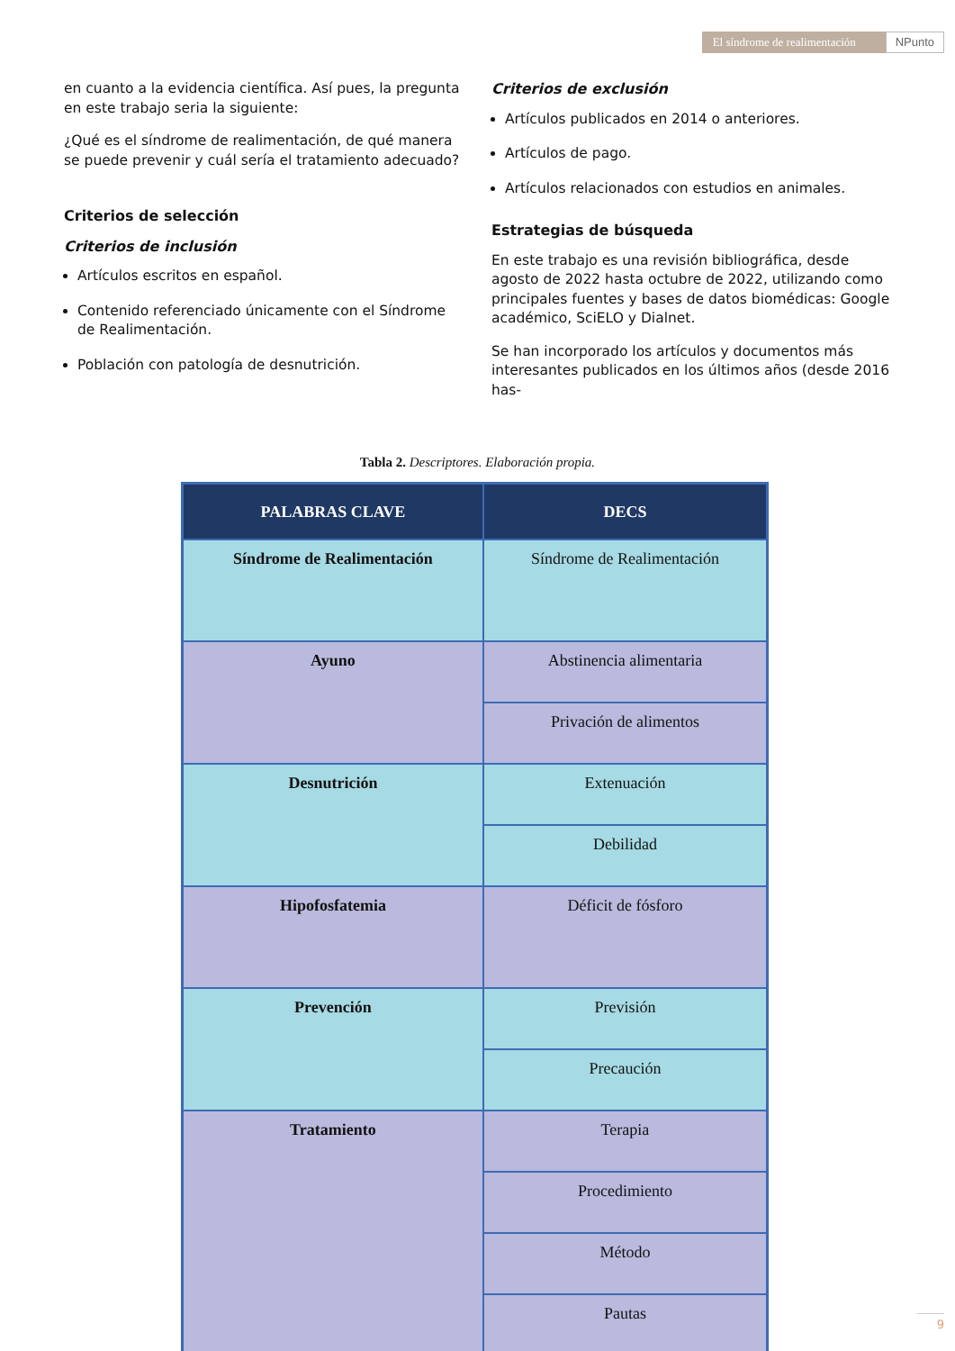El síndrome de realimentación
NPunto
en cuanto a la evidencia científica. Así pues, la pregunta en este trabajo seria la siguiente:
¿Qué es el síndrome de realimentación, de qué manera se puede prevenir y cuál sería el tratamiento adecuado?
Criterios de selección
Criterios de inclusión
Artículos escritos en español.
Contenido referenciado únicamente con el Síndrome de Realimentación.
Población con patología de desnutrición.
Criterios de exclusión
Artículos publicados en 2014 o anteriores.
Artículos de pago.
Artículos relacionados con estudios en animales.
Estrategias de búsqueda
En este trabajo es una revisión bibliográfica, desde agosto de 2022 hasta octubre de 2022, utilizando como principales fuentes y bases de datos biomédicas: Google académico, SciELO y Dialnet.
Se han incorporado los artículos y documentos más interesantes publicados en los últimos años (desde 2016 has-
Tabla 2. Descriptores. Elaboración propia.
| PALABRAS CLAVE | DECS |
| --- | --- |
| Síndrome de Realimentación | Síndrome de Realimentación |
| Ayuno | Abstinencia alimentaria |
| | Privación de alimentos |
| Desnutrición | Extenuación |
| | Debilidad |
| Hipofosfatemia | Déficit de fósforo |
| Prevención | Previsión |
| | Precaución |
| Tratamiento | Terapia |
| | Procedimiento |
| | Método |
| | Pautas |
9